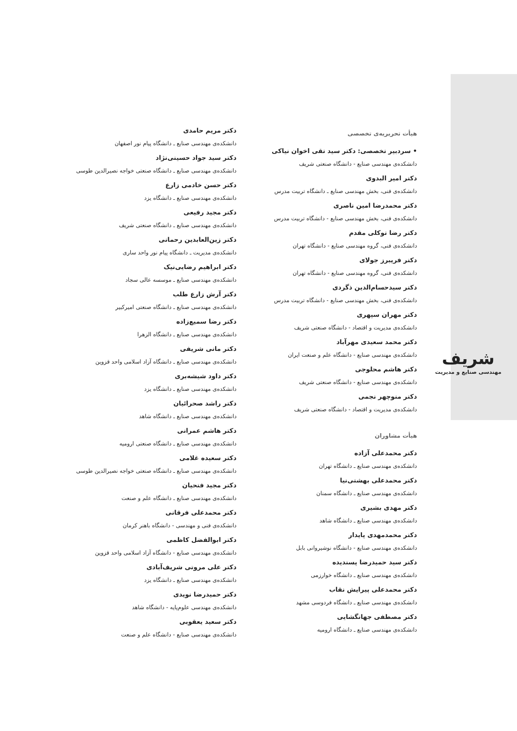شریف
مهندسی صنایع و مدیریت
هیأت تحریریه‌ی تخصصی
• سردبیر تخصصی: دکتر سید تقی اخوان نیاکی
دانشکده‌ی مهندسی صنایع - دانشگاه صنعتی شریف
دکتر امیر البدوی
دانشکده‌ی فنی، بخش مهندسی صنایع ـ دانشگاه تربیت مدرس
دکتر محمدرضا امین ناصری
دانشکده‌ی فنی، بخش مهندسی صنایع - دانشگاه تربیت مدرس
دکتر رضا توکلی مقدم
دانشکده‌ی فنی، گروه مهندسی صنایع - دانشگاه تهران
دکتر فریبرز جولای
دانشکده‌ی فنی، گروه مهندسی صنایع - دانشگاه تهران
دکتر سیدحسام‌الدین ذگردی
دانشکده‌ی فنی، بخش مهندسی صنایع - دانشگاه تربیت مدرس
دکتر مهران سپهری
دانشکده‌ی مدیریت و اقتصاد - دانشگاه صنعتی شریف
دکتر محمد سعیدی مهرآباد
دانشکده‌ی مهندسی صنایع - دانشگاه علم و صنعت ایران
دکتر هاشم محلوجی
دانشکده‌ی مهندسی صنایع - دانشگاه صنعتی شریف
دکتر منوچهر نجمی
دانشکده‌ی مدیریت و اقتصاد - دانشگاه صنعتی شریف
هیأت مشاوران
دکتر محمدعلی آزاده
دانشکده‌ی مهندسی صنایع ـ دانشگاه تهران
دکتر محمدعلی بهشتی‌نیا
دانشکده‌ی مهندسی صنایع ـ دانشگاه سمنان
دکتر مهدی بشیری
دانشکده‌ی مهندسی صنایع ـ دانشگاه شاهد
دکتر محمدمهدی پایدار
دانشکده‌ی مهندسی صنایع - دانشگاه نوشیروانی بابل
دکتر سید حمیدرضا پسندیده
دانشکده‌ی مهندسی صنایع ـ دانشگاه خوارزمی
دکتر محمدعلی پیرایش نقاب
دانشکده‌ی مهندسی صنایع ـ دانشگاه فردوسی مشهد
دکتر مصطفی جهانگشایی
دانشکده‌ی مهندسی صنایع ـ دانشگاه ارومیه
دکتر مریم حامدی
دانشکده‌ی مهندسی صنایع ـ دانشگاه پیام نور اصفهان
دکتر سید جواد حسینی‌نژاد
دانشکده‌ی مهندسی صنایع ـ دانشگاه صنعتی خواجه نصیرالدین طوسی
دکتر حسن خادمی زارع
دانشکده‌ی مهندسی صنایع ـ دانشگاه یزد
دکتر مجید رفیعی
دانشکده‌ی مهندسی صنایع ـ دانشگاه صنعتی شریف
دکتر زین‌العابدین رحمانی
دانشکده‌ی مدیریت ـ دانشگاه پیام نور واحد ساری
دکتر ابراهیم رضایی‌نیک
دانشکده‌ی مهندسی صنایع ـ موسسه عالی سجاد
دکتر آرش زارع طلب
دانشکده‌ی مهندسی صنایع ـ دانشگاه صنعتی امیرکبیر
دکتر رضا سمیع‌زاده
دانشکده‌ی مهندسی صنایع ـ دانشگاه الزهرا
دکتر مانی شریفی
دانشکده‌ی مهندسی صنایع ـ دانشگاه آزاد اسلامی واحد قزوین
دکتر داود شیشه‌بری
دانشکده‌ی مهندسی صنایع ـ دانشگاه یزد
دکتر راشد صحرائیان
دانشکده‌ی مهندسی صنایع ـ دانشگاه شاهد
دکتر هاشم عمرانی
دانشکده‌ی مهندسی صنایع ـ دانشگاه صنعتی ارومیه
دکتر سعیده غلامی
دانشکده‌ی مهندسی صنایع ـ دانشگاه صنعتی خواجه نصیرالدین طوسی
دکتر مجید فتحیان
دانشکده‌ی مهندسی صنایع ـ دانشگاه علم و صنعت
دکتر محمدعلی فرقانی
دانشکده‌ی فنی و مهندسی - دانشگاه باهنر کرمان
دکتر ابوالفضل کاظمی
دانشکده‌ی مهندسی صنایع - دانشگاه آزاد اسلامی واحد قزوین
دکتر علی مروتی شریف‌آبادی
دانشکده‌ی مهندسی صنایع ـ دانشگاه یزد
دکتر حمیدرضا نویدی
دانشکده‌ی مهندسی علوم‌پایه - دانشگاه شاهد
دکتر سعید یعقوبی
دانشکده‌ی مهندسی صنایع - دانشگاه علم و صنعت